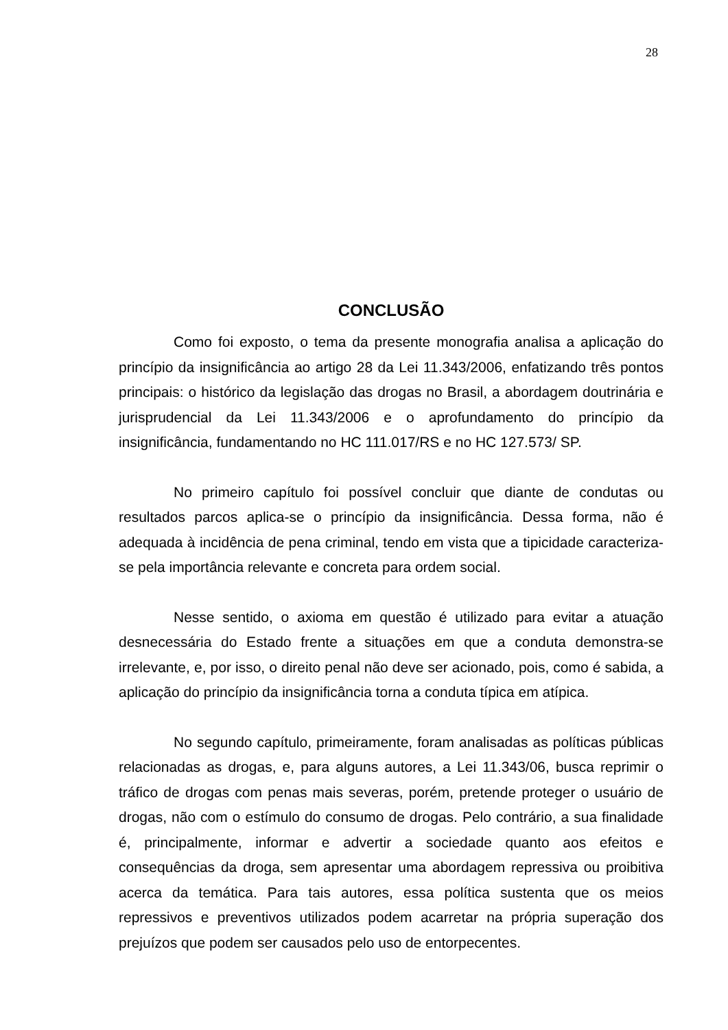28
CONCLUSÃO
Como foi exposto, o tema da presente monografia analisa a aplicação do princípio da insignificância ao artigo 28 da Lei 11.343/2006, enfatizando três pontos principais: o histórico da legislação das drogas no Brasil, a abordagem doutrinária e jurisprudencial da Lei 11.343/2006 e o aprofundamento do princípio da insignificância, fundamentando no HC 111.017/RS e no HC 127.573/ SP.
No primeiro capítulo foi possível concluir que diante de condutas ou resultados parcos aplica-se o princípio da insignificância. Dessa forma, não é adequada à incidência de pena criminal, tendo em vista que a tipicidade caracteriza-se pela importância relevante e concreta para ordem social.
Nesse sentido, o axioma em questão é utilizado para evitar a atuação desnecessária do Estado frente a situações em que a conduta demonstra-se irrelevante, e, por isso, o direito penal não deve ser acionado, pois, como é sabida, a aplicação do princípio da insignificância torna a conduta típica em atípica.
No segundo capítulo, primeiramente, foram analisadas as políticas públicas relacionadas as drogas, e, para alguns autores, a Lei 11.343/06, busca reprimir o tráfico de drogas com penas mais severas, porém, pretende proteger o usuário de drogas, não com o estímulo do consumo de drogas. Pelo contrário, a sua finalidade é, principalmente, informar e advertir a sociedade quanto aos efeitos e consequências da droga, sem apresentar uma abordagem repressiva ou proibitiva acerca da temática. Para tais autores, essa política sustenta que os meios repressivos e preventivos utilizados podem acarretar na própria superação dos prejuízos que podem ser causados pelo uso de entorpecentes.